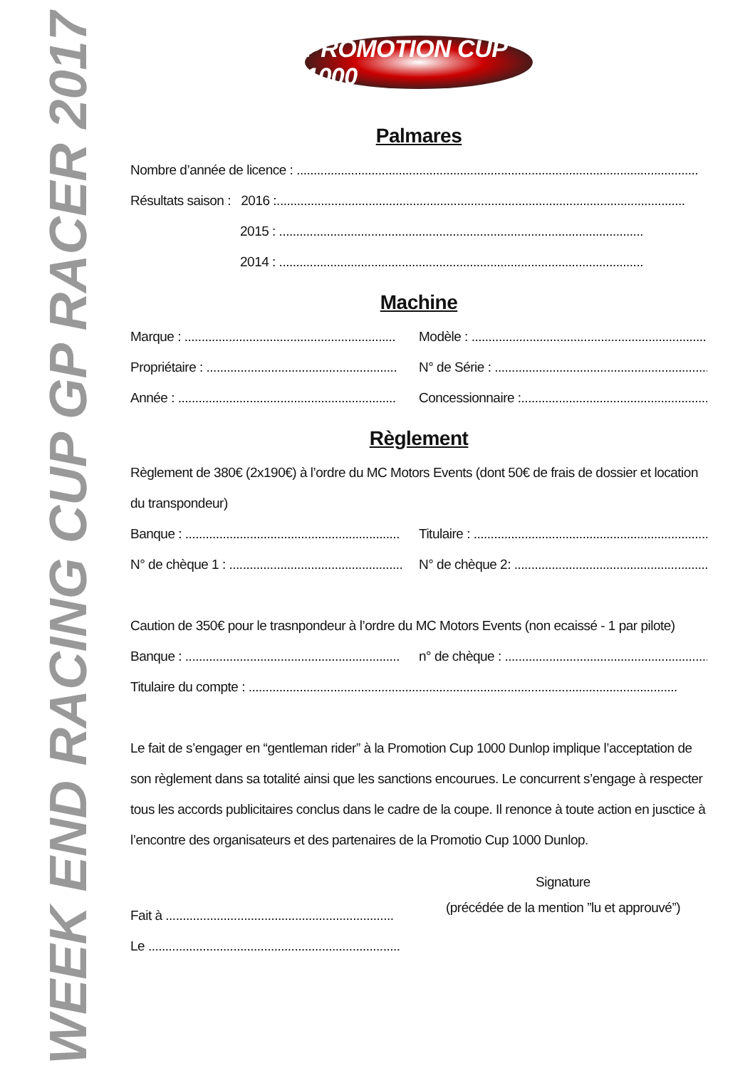WEEK END RACING CUP GP RACER 2017
PROMOTION CUP 1000
Palmares
Nombre d’année de licence : ......................................................................................................................
Résultats saison : 2016 :........................................................................................................................
2015 : ...........................................................................................................
2014 : ...........................................................................................................
Machine
Marque : .............................................................. Modèle : ..........................................................................
Propriétaire : ........................................................ N° de Série : ...................................................................
Année : ................................................................ Concessionnaire :...........................................................
Règlement
Règlement de 380€ (2x190€) à l’ordre du MC Motors Events (dont 50€ de frais de dossier et location du transpondeur)
Banque : ............................................................... Titulaire : ......................................................................
N° de chèque 1 : ................................................... N° de chèque 2: ..............................................................
Caution de 350€ pour le trasnpondeur à l’ordre du MC Motors Events (non ecaissé - 1 par pilote)
Banque : ............................................................... n° de chèque : .................................................................
Titulaire du compte : ..............................................................................................................................
Le fait de s’engager en “gentleman rider” à la Promotion Cup 1000 Dunlop implique l’acceptation de son règlement dans sa totalité ainsi que les sanctions encourues. Le concurrent s’engage à respecter tous les accords publicitaires conclus dans le cadre de la coupe. Il renonce à toute action en jusctice à l’encontre des organisateurs et des partenaires de la Promotio Cup 1000 Dunlop.
Fait à ...................................................................
Le ..........................................................................
Signature
(précédée de la mention ”lu et approuvé”)